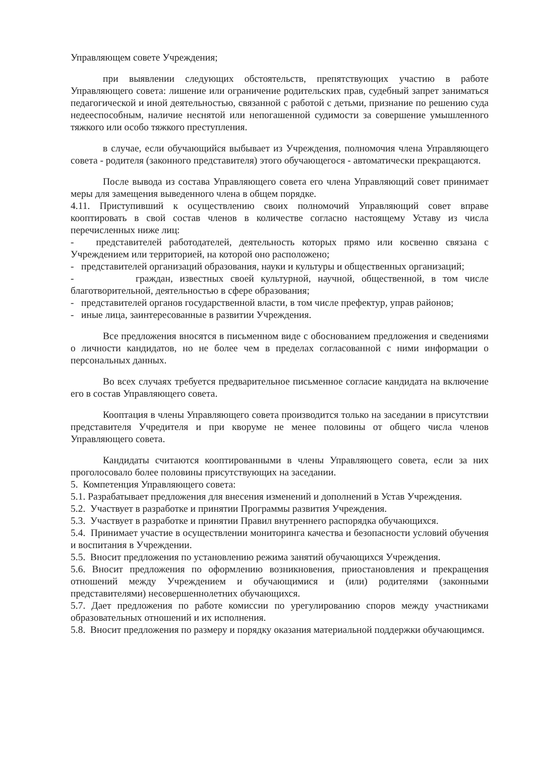Управляющем совете Учреждения;
при выявлении следующих обстоятельств, препятствующих участию в работе Управляющего совета: лишение или ограничение родительских прав, судебный запрет заниматься педагогической и иной деятельностью, связанной с работой с детьми, признание по решению суда недееспособным, наличие неснятой или непогашенной судимости за совершение умышленного тяжкого или особо тяжкого преступления.
в случае, если обучающийся выбывает из Учреждения, полномочия члена Управляющего совета - родителя (законного представителя) этого обучающегося - автоматически прекращаются.
После вывода из состава Управляющего совета его члена Управляющий совет принимает меры для замещения выведенного члена в общем порядке.
4.11. Приступивший к осуществлению своих полномочий Управляющий совет вправе кооптировать в свой состав членов в количестве согласно настоящему Уставу из числа перечисленных ниже лиц:
- представителей работодателей, деятельность которых прямо или косвенно связана с Учреждением или территорией, на которой оно расположено;
- представителей организаций образования, науки и культуры и общественных организаций;
- граждан, известных своей культурной, научной, общественной, в том числе благотворительной, деятельностью в сфере образования;
- представителей органов государственной власти, в том числе префектур, управ районов;
- иные лица, заинтересованные в развитии Учреждения.
Все предложения вносятся в письменном виде с обоснованием предложения и сведениями о личности кандидатов, но не более чем в пределах согласованной с ними информации о персональных данных.
Во всех случаях требуется предварительное письменное согласие кандидата на включение его в состав Управляющего совета.
Кооптация в члены Управляющего совета производится только на заседании в присутствии представителя Учредителя и при кворуме не менее половины от общего числа членов Управляющего совета.
Кандидаты считаются кооптированными в члены Управляющего совета, если за них проголосовало более половины присутствующих на заседании.
5. Компетенция Управляющего совета:
5.1. Разрабатывает предложения для внесения изменений и дополнений в Устав Учреждения.
5.2. Участвует в разработке и принятии Программы развития Учреждения.
5.3. Участвует в разработке и принятии Правил внутреннего распорядка обучающихся.
5.4. Принимает участие в осуществлении мониторинга качества и безопасности условий обучения и воспитания в Учреждении.
5.5. Вносит предложения по установлению режима занятий обучающихся Учреждения.
5.6. Вносит предложения по оформлению возникновения, приостановления и прекращения отношений между Учреждением и обучающимися и (или) родителями (законными представителями) несовершеннолетних обучающихся.
5.7. Дает предложения по работе комиссии по урегулированию споров между участниками образовательных отношений и их исполнения.
5.8. Вносит предложения по размеру и порядку оказания материальной поддержки обучающимся.